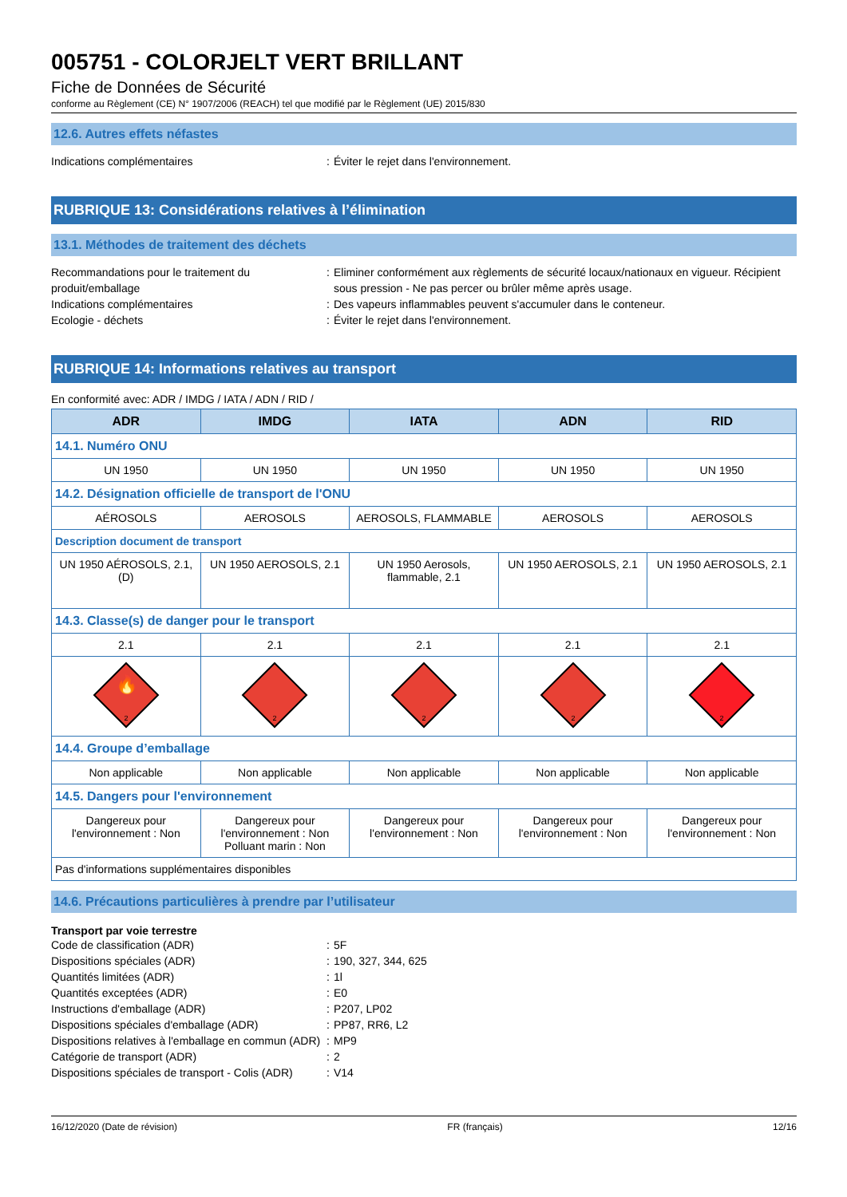005751 - COLORJELT VERT BRILLANT
Fiche de Données de Sécurité
conforme au Règlement (CE) N° 1907/2006 (REACH) tel que modifié par le Règlement (UE) 2015/830
12.6. Autres effets néfastes
Indications complémentaires : Éviter le rejet dans l'environnement.
RUBRIQUE 13: Considérations relatives à l’élimination
13.1. Méthodes de traitement des déchets
Recommandations pour le traitement du produit/emballage
: Eliminer conformément aux règlements de sécurité locaux/nationaux en vigueur. Récipient sous pression - Ne pas percer ou brûler même après usage.
Indications complémentaires : Des vapeurs inflammables peuvent s'accumuler dans le conteneur.
Ecologie - déchets : Éviter le rejet dans l'environnement.
RUBRIQUE 14: Informations relatives au transport
En conformité avec: ADR / IMDG / IATA / ADN / RID /
| ADR | IMDG | IATA | ADN | RID |
| --- | --- | --- | --- | --- |
| 14.1. Numéro ONU | | | | |
| UN 1950 | UN 1950 | UN 1950 | UN 1950 | UN 1950 |
| 14.2. Désignation officielle de transport de l'ONU | | | | |
| AÉROSOLS | AEROSOLS | AEROSOLS, FLAMMABLE | AEROSOLS | AEROSOLS |
| Description document de transport | | | | |
| UN 1950 AÉROSOLS, 2.1, (D) | UN 1950 AEROSOLS, 2.1 | UN 1950 Aerosols, flammable, 2.1 | UN 1950 AEROSOLS, 2.1 | UN 1950 AEROSOLS, 2.1 |
| 14.3. Classe(s) de danger pour le transport | | | | |
| 2.1 | 2.1 | 2.1 | 2.1 | 2.1 |
| 🔥 2 | 2 | 2 | 2 | 2 |
| 14.4. Groupe d’emballage | | | | |
| Non applicable | Non applicable | Non applicable | Non applicable | Non applicable |
| 14.5. Dangers pour l'environnement | | | | |
| Dangereux pour l'environnement : Non | Dangereux pour l'environnement : Non Polluant marin : Non | Dangereux pour l'environnement : Non | Dangereux pour l'environnement : Non | Dangereux pour l'environnement : Non |
| Pas d'informations supplémentaires disponibles | | | | |
14.6. Précautions particulières à prendre par l’utilisateur
Transport par voie terrestre
Code de classification (ADR) : 5F
Dispositions spéciales (ADR) : 190, 327, 344, 625
Quantités limitées (ADR) : 1l
Quantités exceptées (ADR) : E0
Instructions d'emballage (ADR) : P207, LP02
Dispositions spéciales d'emballage (ADR) : PP87, RR6, L2
Dispositions relatives à l'emballage en commun (ADR)
: MP9
Catégorie de transport (ADR) : 2
Dispositions spéciales de transport - Colis (ADR)
: V14
16/12/2020 (Date de révision) FR (français) 12/16